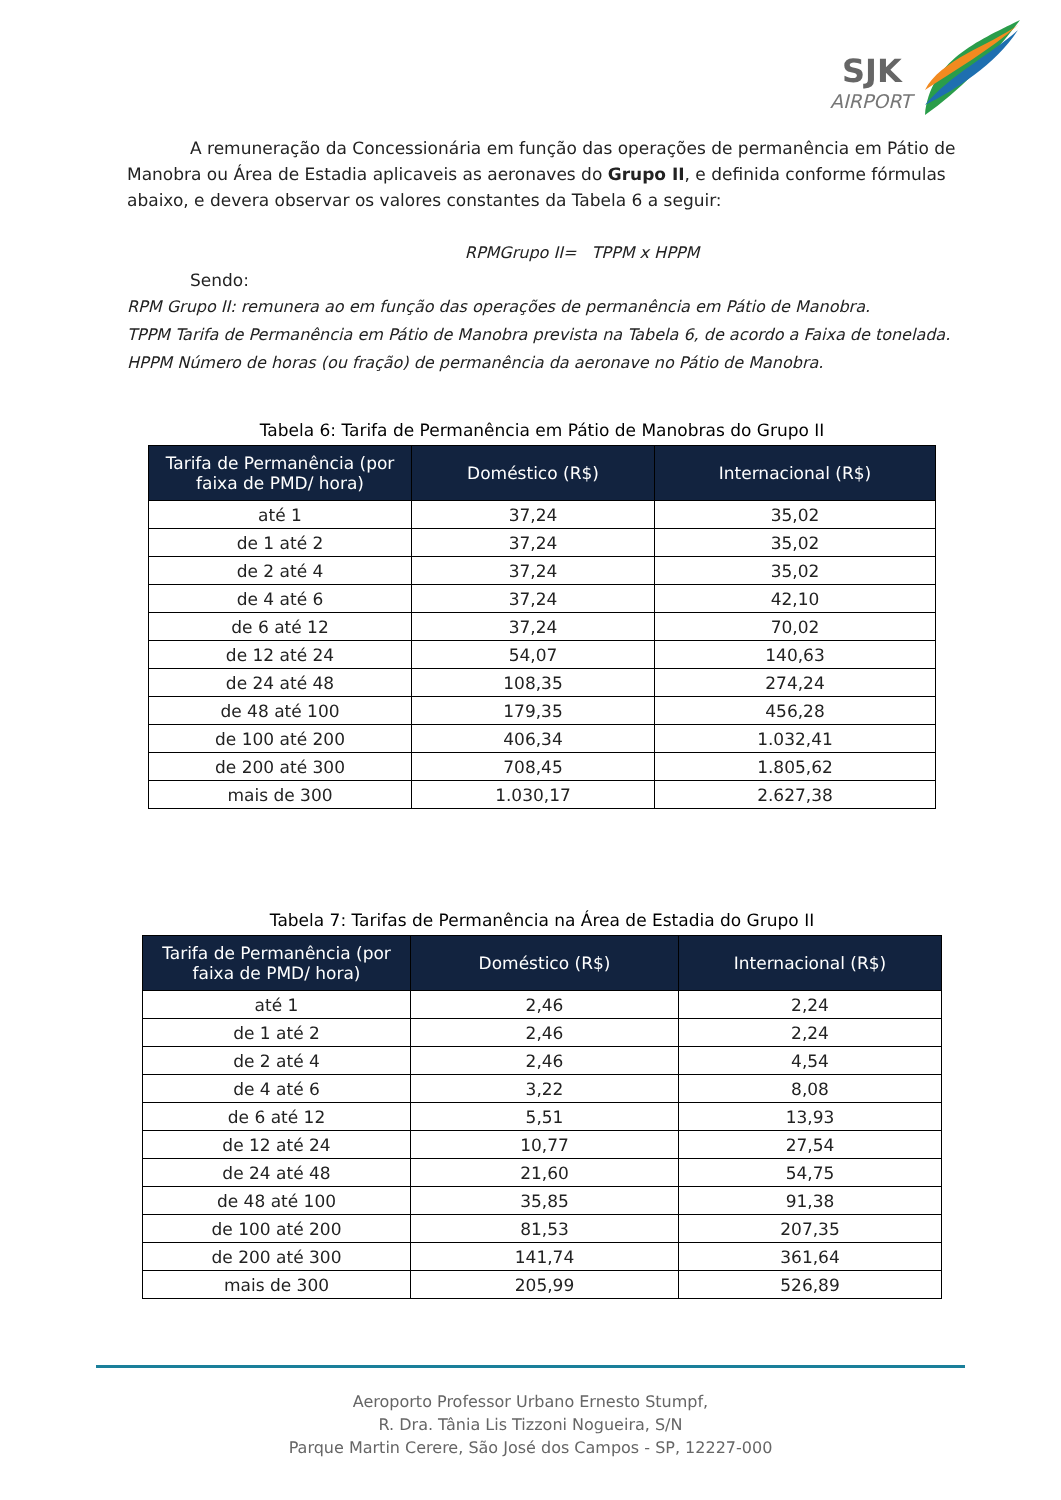SJK
AIRPORT
A remuneração da Concessionária em função das operações de permanência em Pátio de Manobra ou Área de Estadia aplicaveis as aeronaves do Grupo II, e definida conforme fórmulas abaixo, e devera observar os valores constantes da Tabela 6 a seguir:
RPMGrupo II= TPPM x HPPM
Sendo:
RPM Grupo II: remunera ao em função das operações de permanência em Pátio de Manobra.
TPPM Tarifa de Permanência em Pátio de Manobra prevista na Tabela 6, de acordo a Faixa de tonelada.
HPPM Número de horas (ou fração) de permanência da aeronave no Pátio de Manobra.
Tabela 6: Tarifa de Permanência em Pátio de Manobras do Grupo II
| Tarifa de Permanência (por faixa de PMD/ hora) | Doméstico (R$) | Internacional (R$) |
| --- | --- | --- |
| até 1 | 37,24 | 35,02 |
| de 1 até 2 | 37,24 | 35,02 |
| de 2 até 4 | 37,24 | 35,02 |
| de 4 até 6 | 37,24 | 42,10 |
| de 6 até 12 | 37,24 | 70,02 |
| de 12 até 24 | 54,07 | 140,63 |
| de 24 até 48 | 108,35 | 274,24 |
| de 48 até 100 | 179,35 | 456,28 |
| de 100 até 200 | 406,34 | 1.032,41 |
| de 200 até 300 | 708,45 | 1.805,62 |
| mais de 300 | 1.030,17 | 2.627,38 |
Tabela 7: Tarifas de Permanência na Área de Estadia do Grupo II
| Tarifa de Permanência (por faixa de PMD/ hora) | Doméstico (R$) | Internacional (R$) |
| --- | --- | --- |
| até 1 | 2,46 | 2,24 |
| de 1 até 2 | 2,46 | 2,24 |
| de 2 até 4 | 2,46 | 4,54 |
| de 4 até 6 | 3,22 | 8,08 |
| de 6 até 12 | 5,51 | 13,93 |
| de 12 até 24 | 10,77 | 27,54 |
| de 24 até 48 | 21,60 | 54,75 |
| de 48 até 100 | 35,85 | 91,38 |
| de 100 até 200 | 81,53 | 207,35 |
| de 200 até 300 | 141,74 | 361,64 |
| mais de 300 | 205,99 | 526,89 |
Aeroporto Professor Urbano Ernesto Stumpf,
R. Dra. Tânia Lis Tizzoni Nogueira, S/N
Parque Martin Cerere, São José dos Campos - SP, 12227-000